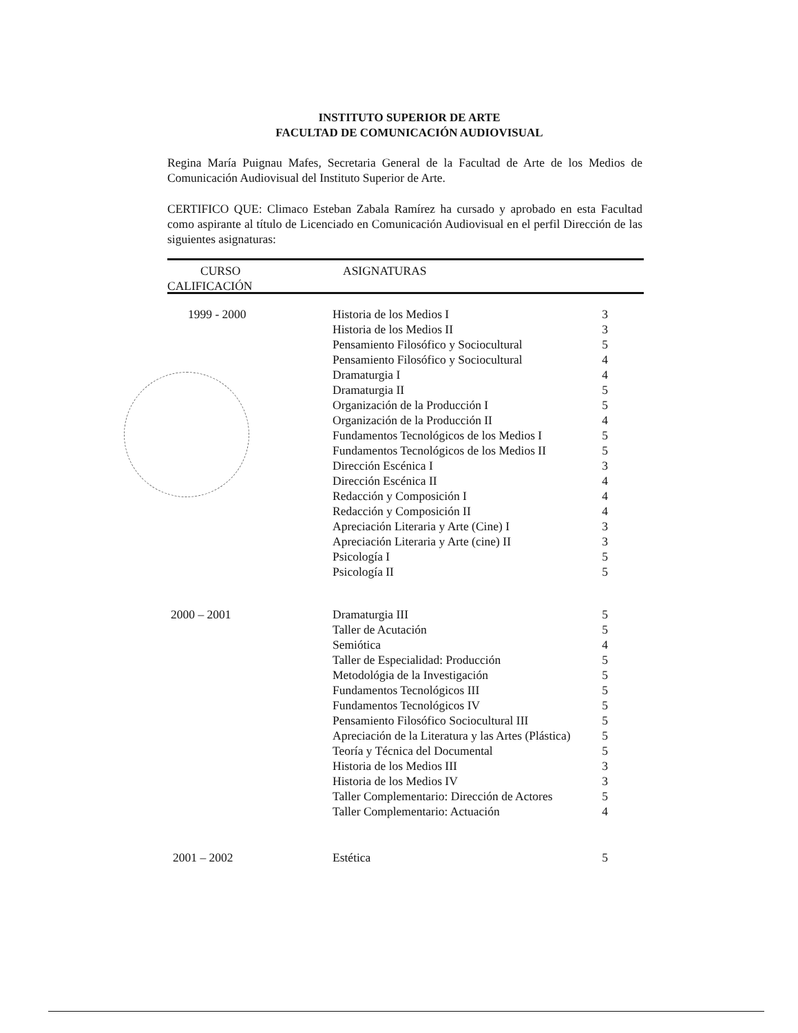INSTITUTO SUPERIOR DE ARTE
FACULTAD DE COMUNICACIÓN AUDIOVISUAL
Regina María Puignau Mafes, Secretaria General de la Facultad de Arte de los Medios de Comunicación Audiovisual del Instituto Superior de Arte.
CERTIFICO QUE: Climaco Esteban Zabala Ramírez ha cursado y aprobado en esta Facultad como aspirante al título de Licenciado en Comunicación Audiovisual en el perfil Dirección de las siguientes asignaturas:
CURSO ASIGNATURAS
CALIFICACIÓN
| 1999 - 2000 | Historia de los Medios I | 3 |
| | Historia de los Medios II | 3 |
| | Pensamiento Filosófico y Sociocultural | 5 |
| | Pensamiento Filosófico y Sociocultural | 4 |
| | Dramaturgia I | 4 |
| | Dramaturgia II | 5 |
| | Organización de la Producción I | 5 |
| | Organización de la Producción II | 4 |
| | Fundamentos Tecnológicos de los Medios I | 5 |
| | Fundamentos Tecnológicos de los Medios II | 5 |
| | Dirección Escénica I | 3 |
| | Dirección Escénica II | 4 |
| | Redacción y Composición I | 4 |
| | Redacción y Composición II | 4 |
| | Apreciación Literaria y Arte (Cine) I | 3 |
| | Apreciación Literaria y Arte (cine) II | 3 |
| | Psicología I | 5 |
| | Psicología II | 5 |
| 2000 – 2001 | Dramaturgia III | 5 |
| | Taller de Acutación | 5 |
| | Semiótica | 4 |
| | Taller de Especialidad: Producción | 5 |
| | Metodológia de la Investigación | 5 |
| | Fundamentos Tecnológicos III | 5 |
| | Fundamentos Tecnológicos IV | 5 |
| | Pensamiento Filosófico Sociocultural III | 5 |
| | Apreciación de la Literatura y las Artes (Plástica) | 5 |
| | Teoría y Técnica del Documental | 5 |
| | Historia de los Medios III | 3 |
| | Historia de los Medios IV | 3 |
| | Taller Complementario: Dirección de Actores | 5 |
| | Taller Complementario: Actuación | 4 |
| 2001 – 2002 | Estética | 5 |